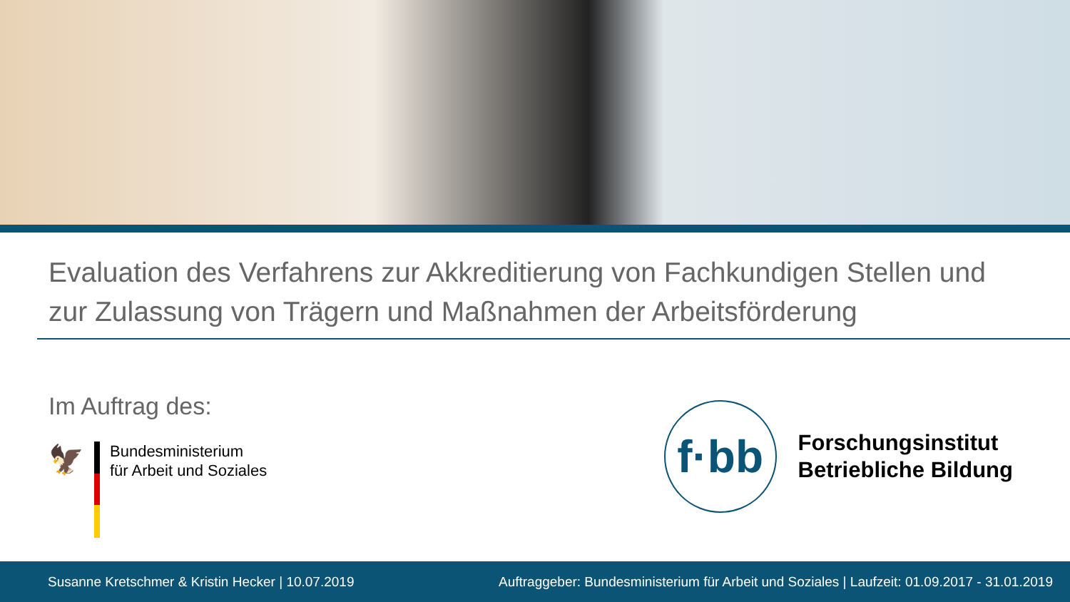Evaluation des Verfahrens zur Akkreditierung von Fachkundigen Stellen und zur Zulassung von Trägern und Maßnahmen der Arbeitsförderung
Im Auftrag des:
🦅
Bundesministerium
für Arbeit und Soziales
f·bb
Forschungsinstitut
Betriebliche Bildung
Susanne Kretschmer & Kristin Hecker | 10.07.2019 Auftraggeber: Bundesministerium für Arbeit und Soziales | Laufzeit: 01.09.2017 - 31.01.2019